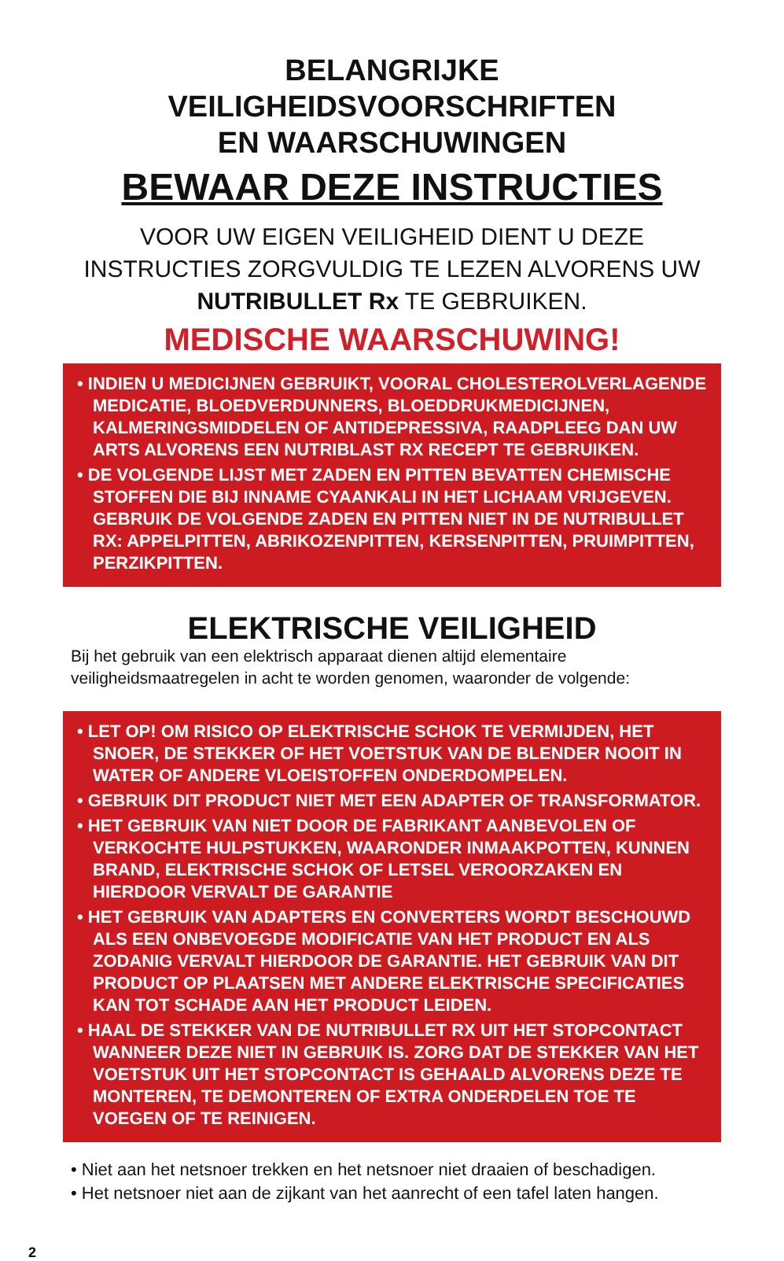BELANGRIJKE VEILIGHEIDSVOORSCHRIFTEN
EN WAARSCHUWINGEN
BEWAAR DEZE INSTRUCTIES
VOOR UW EIGEN VEILIGHEID DIENT U DEZE INSTRUCTIES ZORGVULDIG TE LEZEN ALVORENS UW NUTRIBULLET Rx TE GEBRUIKEN.
MEDISCHE WAARSCHUWING!
• INDIEN U MEDICIJNEN GEBRUIKT, VOORAL CHOLESTEROLVERLAGENDE MEDICATIE, BLOEDVERDUNNERS, BLOEDDRUKMEDICIJNEN, KALMERINGSMIDDELEN OF ANTIDEPRESSIVA, RAADPLEEG DAN UW ARTS ALVORENS EEN NUTRIBLAST RX RECEPT TE GEBRUIKEN.
• DE VOLGENDE LIJST MET ZADEN EN PITTEN BEVATTEN CHEMISCHE STOFFEN DIE BIJ INNAME CYAANKALI IN HET LICHAAM VRIJGEVEN. GEBRUIK DE VOLGENDE ZADEN EN PITTEN NIET IN DE NUTRIBULLET RX: APPELPITTEN, ABRIKOZENPITTEN, KERSENPITTEN, PRUIMPITTEN, PERZIKPITTEN.
ELEKTRISCHE VEILIGHEID
Bij het gebruik van een elektrisch apparaat dienen altijd elementaire
veiligheidsmaatregelen in acht te worden genomen, waaronder de volgende:
• LET OP! OM RISICO OP ELEKTRISCHE SCHOK TE VERMIJDEN, HET SNOER, DE STEKKER OF HET VOETSTUK VAN DE BLENDER NOOIT IN WATER OF ANDERE VLOEISTOFFEN ONDERDOMPELEN.
• GEBRUIK DIT PRODUCT NIET MET EEN ADAPTER OF TRANSFORMATOR.
• HET GEBRUIK VAN NIET DOOR DE FABRIKANT AANBEVOLEN OF VERKOCHTE HULPSTUKKEN, WAARONDER INMAAKPOTTEN, KUNNEN BRAND, ELEKTRISCHE SCHOK OF LETSEL VEROORZAKEN EN HIERDOOR VERVALT DE GARANTIE
• HET GEBRUIK VAN ADAPTERS EN CONVERTERS WORDT BESCHOUWD ALS EEN ONBEVOEGDE MODIFICATIE VAN HET PRODUCT EN ALS ZODANIG VERVALT HIERDOOR DE GARANTIE. HET GEBRUIK VAN DIT PRODUCT OP PLAATSEN MET ANDERE ELEKTRISCHE SPECIFICATIES KAN TOT SCHADE AAN HET PRODUCT LEIDEN.
• HAAL DE STEKKER VAN DE NUTRIBULLET RX UIT HET STOPCONTACT WANNEER DEZE NIET IN GEBRUIK IS. ZORG DAT DE STEKKER VAN HET VOETSTUK UIT HET STOPCONTACT IS GEHAALD ALVORENS DEZE TE MONTEREN, TE DEMONTEREN OF EXTRA ONDERDELEN TOE TE VOEGEN OF TE REINIGEN.
• Niet aan het netsnoer trekken en het netsnoer niet draaien of beschadigen.
• Het netsnoer niet aan de zijkant van het aanrecht of een tafel laten hangen.
2